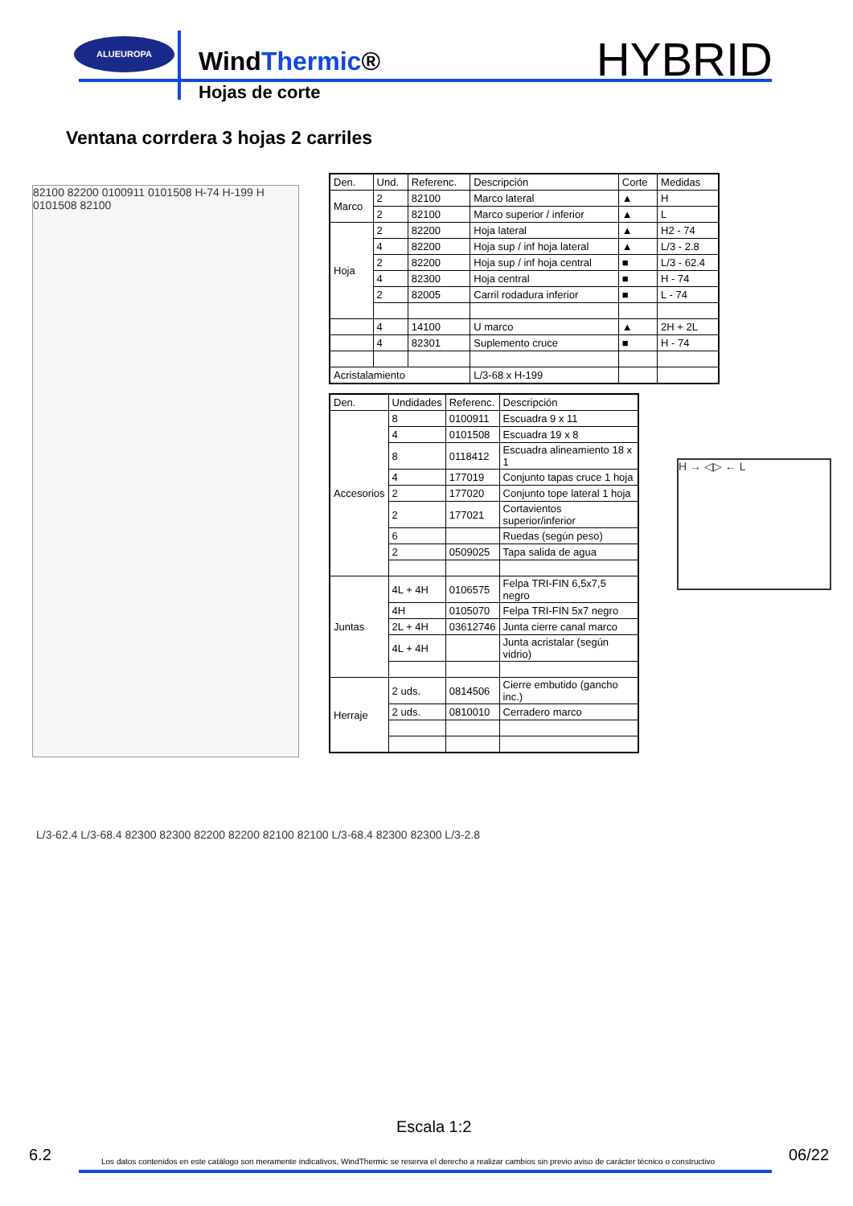ALUEUROPA
WindThermic®
Hojas de corte
HYBRID
Ventana corrdera 3 hojas 2 carriles
82100 82200 0100911 0101508 H-74 H-199 H 0101508 82100
| Den. | Und. | Referenc. | Descripción | Corte | Medidas |
| --- | --- | --- | --- | --- | --- |
| Marco | 2 | 82100 | Marco lateral | ▲ | H |
| | 2 | 82100 | Marco superior / inferior | ▲ | L |
| Hoja | 2 | 82200 | Hoja lateral | ▲ | H2 - 74 |
| | 4 | 82200 | Hoja sup / inf hoja lateral | ▲ | L/3 - 2.8 |
| | 2 | 82200 | Hoja sup / inf hoja central | ■ | L/3 - 62.4 |
| | 4 | 82300 | Hoja central | ■ | H - 74 |
| | 2 | 82005 | Carril rodadura inferior | ■ | L - 74 |
| | 4 | 14100 | U marco | ▲ | 2H + 2L |
| | 4 | 82301 | Suplemento cruce | ■ | H - 74 |
| Acristalamiento | | | L/3-68 x H-199 | | |
| Den. | Undidades | Referenc. | Descripción |
| --- | --- | --- | --- |
| Accesorios | 8 | 0100911 | Escuadra 9 x 11 |
| | 4 | 0101508 | Escuadra 19 x 8 |
| | 8 | 0118412 | Escuadra alineamiento 18 x 1 |
| | 4 | 177019 | Conjunto tapas cruce 1 hoja |
| | 2 | 177020 | Conjunto tope lateral 1 hoja |
| | 2 | 177021 | Cortavientos superior/inferior |
| | 6 | | Ruedas (según peso) |
| | 2 | 0509025 | Tapa salida de agua |
| Juntas | 4L + 4H | 0106575 | Felpa TRI-FIN 6,5x7,5 negro |
| | 4H | 0105070 | Felpa TRI-FIN 5x7 negro |
| | 2L + 4H | 03612746 | Junta cierre canal marco |
| | 4L + 4H | | Junta acristalar (según vidrio) |
| Herraje | 2 uds. | 0814506 | Cierre embutido (gancho inc.) |
| | 2 uds. | 0810010 | Cerradero marco |
H → ◁▷ ← L
L/3-62.4 L/3-68.4 82300 82300 82200 82200 82100 82100 L/3-68.4 82300 82300 L/3-2.8
Escala 1:2
6.2 Los datos contenidos en este catálogo son meramente indicativos, WindThermic se reserva el derecho a realizar cambios sin previo aviso de carácter técnico o constructivo 06/22